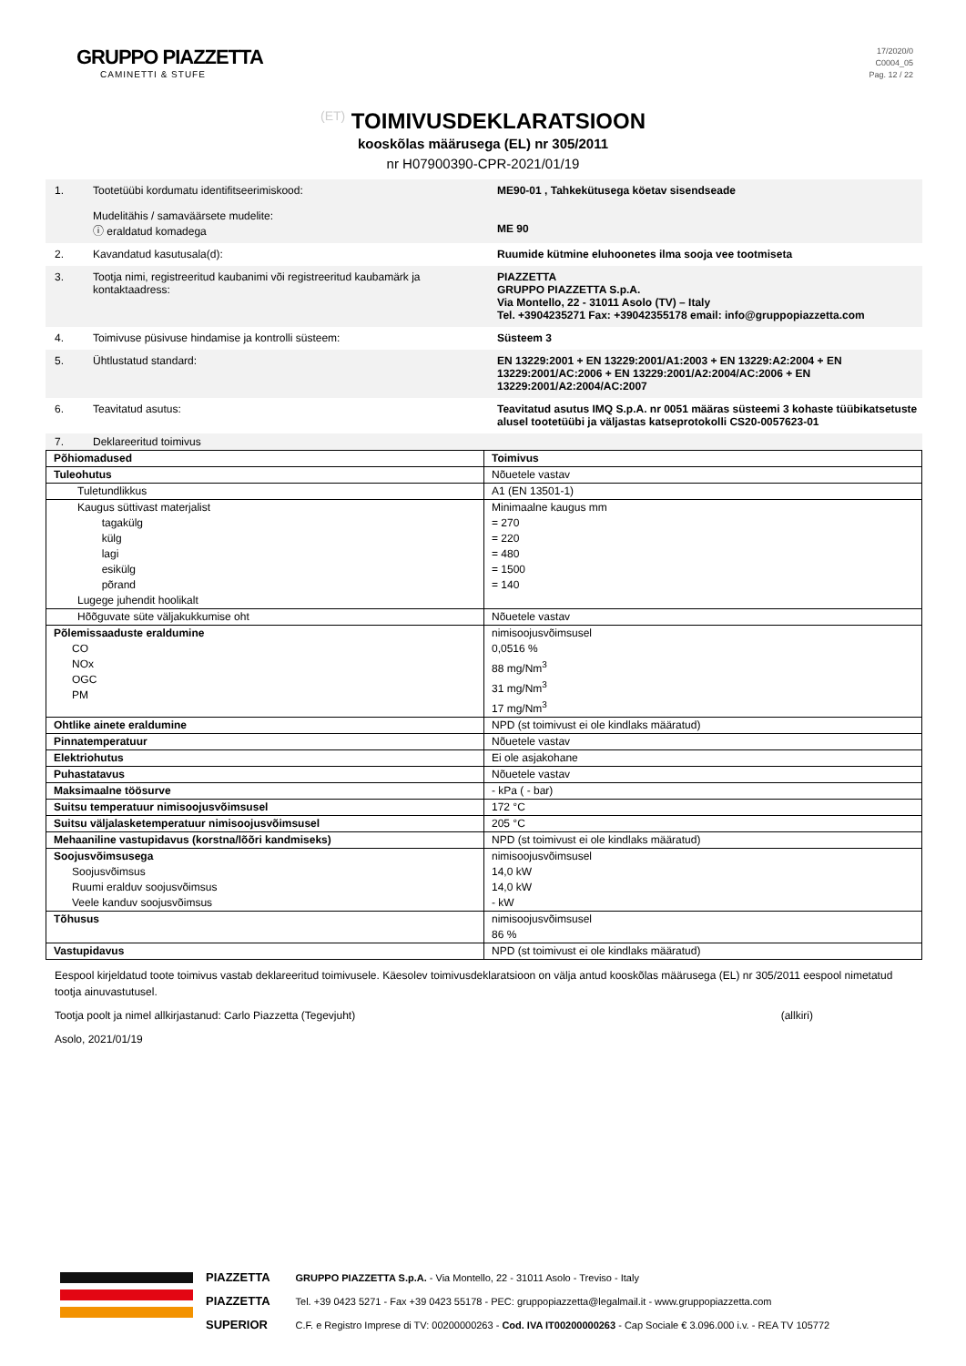GRUPPO PIAZZETTA
CAMINETTI & STUFE
17/2020/0
C0004_05
Pag. 12 / 22
(ET) TOIMIVUSDEKLARATSIOON
kooskõlas määrusega (EL) nr 305/2011
nr H07900390-CPR-2021/01/19
1. Tootetüübi kordumatu identifitseerimiskood:
Mudelitähis / samaväärsete mudelite:
ⓘ eraldatud komadega
ME90-01 , Tahkekütusega köetav sisendseade
ME 90
2. Kavandatud kasutusala(d): Ruumide kütmine eluhoonetes ilma sooja vee tootmiseta
3. Tootja nimi, registreeritud kaubanimi või registreeritud kaubamärk ja kontaktaadress:
PIAZZETTA
GRUPPO PIAZZETTA S.p.A.
Via Montello, 22 - 31011 Asolo (TV) – Italy
Tel. +3904235271 Fax: +39042355178 email: info@gruppopiazzetta.com
4. Toimivuse püsivuse hindamise ja kontrolli süsteem: Süsteem 3
5. Ühtlustatud standard: EN 13229:2001 + EN 13229:2001/A1:2003 + EN 13229:A2:2004 + EN 13229:2001/AC:2006 + EN 13229:2001/A2:2004/AC:2006 + EN 13229:2001/A2:2004/AC:2007
6. Teavitatud asutus: Teavitatud asutus IMQ S.p.A. nr 0051 määras süsteemi 3 kohaste tüübikatsetuste alusel tootetüübi ja väljastas katseprotokolli CS20-0057623-01
7. Deklareeritud toimivus
| Põhiomadused | Toimivus |
| Tuleohutus | Nõuetele vastav |
| Tuletundlikkus | A1 (EN 13501-1) |
| Kaugus süttivast materjalist tagakülg külg lagi esikülg põrand Lugege juhendit hoolikalt | Minimaalne kaugus mm = 270 = 220 = 480 = 1500 = 140 |
| Hõõguvate süte väljakukkumise oht | Nõuetele vastav |
| Põlemissaaduste eraldumine CO NOx OGC PM | nimisoojusvõimsusel 0,0516 % 88 mg/Nm<sup>3</sup> 31 mg/Nm<sup>3</sup> 17 mg/Nm<sup>3</sup> |
| Ohtlike ainete eraldumine | NPD (st toimivust ei ole kindlaks määratud) |
| Pinnatemperatuur | Nõuetele vastav |
| Elektriohutus | Ei ole asjakohane |
| Puhastatavus | Nõuetele vastav |
| Maksimaalne töösurve | - kPa ( - bar) |
| Suitsu temperatuur nimisoojusvõimsusel | 172 °C |
| Suitsu väljalasketemperatuur nimisoojusvõimsusel | 205 °C |
| Mehaaniline vastupidavus (korstna/lõõri kandmiseks) | NPD (st toimivust ei ole kindlaks määratud) |
| Soojusvõimsusega Soojusvõimsus Ruumi eralduv soojusvõimsus Veele kanduv soojusvõimsus | nimisoojusvõimsusel 14,0 kW 14,0 kW - kW |
| Tõhusus | nimisoojusvõimsusel 86 % |
| Vastupidavus | NPD (st toimivust ei ole kindlaks määratud) |
Eespool kirjeldatud toote toimivus vastab deklareeritud toimivusele. Käesolev toimivusdeklaratsioon on välja antud kooskõlas määrusega (EL) nr 305/2011 eespool nimetatud tootja ainuvastutusel.
Tootja poolt ja nimel allkirjastanud: Carlo Piazzetta (Tegevjuht) (allkiri)
Asolo, 2021/01/19
PIAZZETTA
PIAZZETTA
SUPERIOR
GRUPPO PIAZZETTA S.p.A. - Via Montello, 22 - 31011 Asolo - Treviso - Italy
Tel. +39 0423 5271 - Fax +39 0423 55178 - PEC: gruppopiazzetta@legalmail.it - www.gruppopiazzetta.com
C.F. e Registro Imprese di TV: 00200000263 - Cod. IVA IT00200000263 - Cap Sociale € 3.096.000 i.v. - REA TV 105772